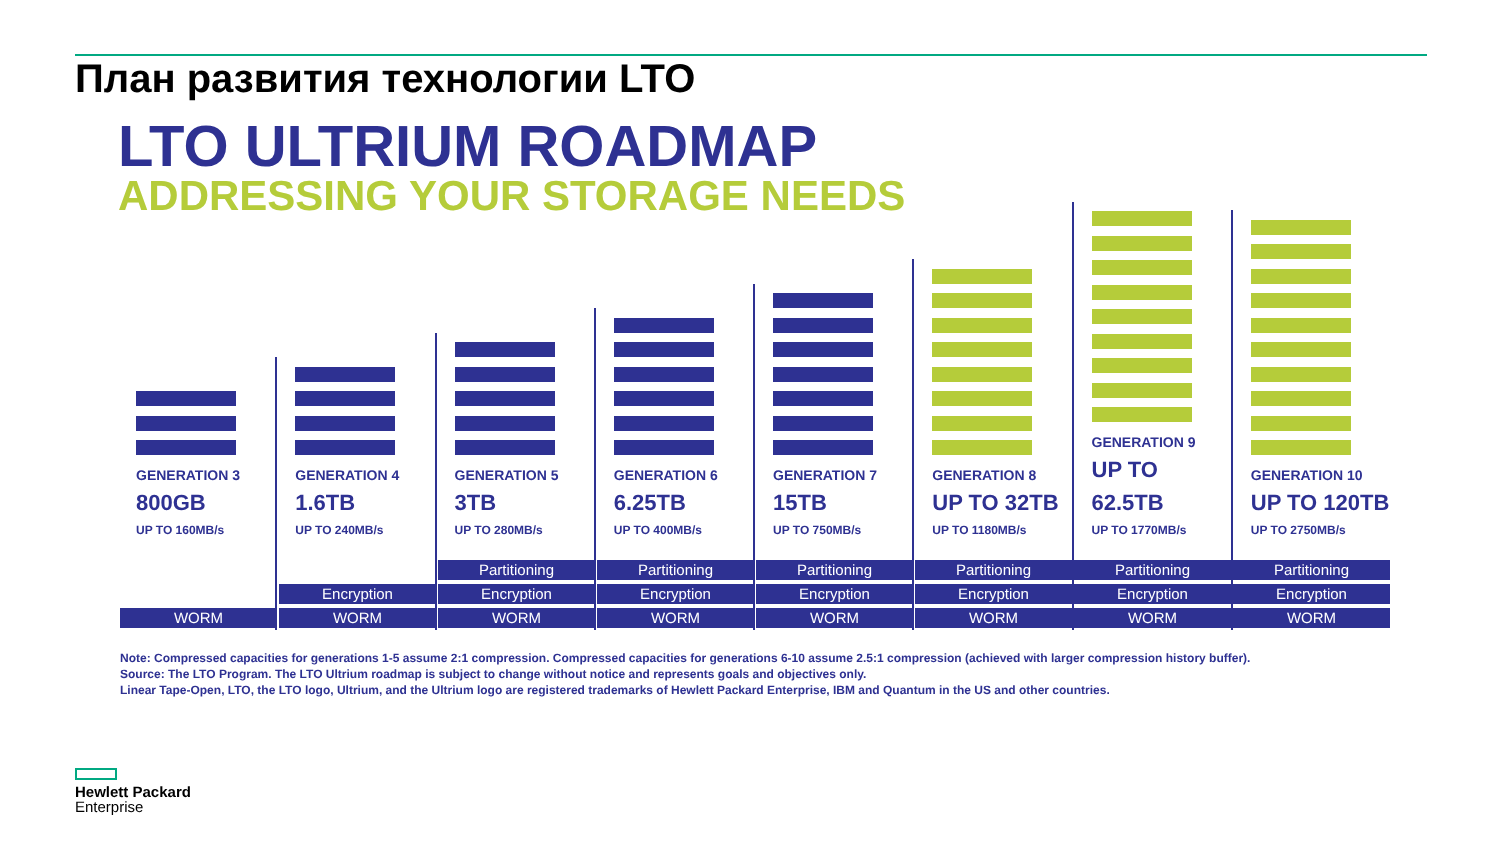План развития технологии LTO
LTO ULTRIUM ROADMAP
ADDRESSING YOUR STORAGE NEEDS
GENERATION 3
800GB
UP TO 160MB/s
GENERATION 4
1.6TB
UP TO 240MB/s
GENERATION 5
3TB
UP TO 280MB/s
GENERATION 6
6.25TB
UP TO 400MB/s
GENERATION 7
15TB
UP TO 750MB/s
GENERATION 8
UP TO 32TB
UP TO 1180MB/s
GENERATION 9
UP TO 62.5TB
UP TO 1770MB/s
GENERATION 10
UP TO 120TB
UP TO 2750MB/s
Partitioning Partitioning Partitioning Partitioning Partitioning Partitioning
Encryption Encryption Encryption Encryption Encryption Encryption Encryption
WORM WORM WORM WORM WORM WORM WORM WORM
Note: Compressed capacities for generations 1-5 assume 2:1 compression. Compressed capacities for generations 6-10 assume 2.5:1 compression (achieved with larger compression history buffer).
Source: The LTO Program. The LTO Ultrium roadmap is subject to change without notice and represents goals and objectives only.
Linear Tape-Open, LTO, the LTO logo, Ultrium, and the Ultrium logo are registered trademarks of Hewlett Packard Enterprise, IBM and Quantum in the US and other countries.
Hewlett Packard
Enterprise